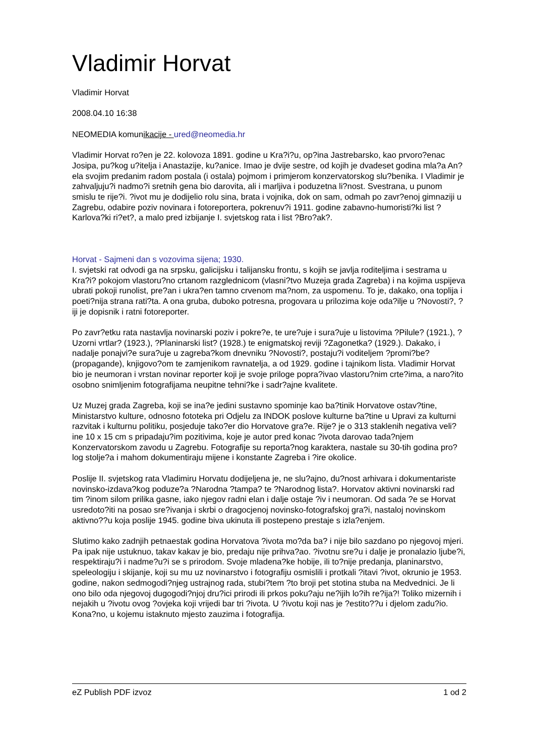Vladimir Horvat
Vladimir Horvat
2008.04.10 16:38
NEOMEDIA komunikacije - ured@neomedia.hr
Vladimir Horvat ro?en je 22. kolovoza 1891. godine u Kra?i?u, op?ina Jastrebarsko, kao prvoro?enac Josipa, pu?kog u?itelja i Anastazije, ku?anice. Imao je dvije sestre, od kojih je dvadeset godina mla?a An?ela svojim predanim radom postala (i ostala) pojmom i primjerom konzervatorskog slu?benika. I Vladimir je zahvaljuju?i nadmo?i sretnih gena bio darovita, ali i marljiva i poduzetna li?nost. Svestrana, u punom smislu te rije?i. ?ivot mu je dodijelio rolu sina, brata i vojnika, dok on sam, odmah po zavr?enoj gimnaziji u Zagrebu, odabire poziv novinara i fotoreportera, pokrenuv?i 1911. godine zabavno-humoristi?ki list ?Karlova?ki ri?et?, a malo pred izbijanje I. svjetskog rata i list ?Bro?ak?.
Horvat - Sajmeni dan s vozovima sijena; 1930.
I. svjetski rat odvodi ga na srpsku, galicijsku i talijansku frontu, s kojih se javlja roditeljima i sestrama u Kra?i? pokojom vlastoru?no crtanom razglednicom (vlasni?tvo Muzeja grada Zagreba) i na kojima uspijeva ubrati pokoji runolist, pre?an i ukra?en tamno crvenom ma?nom, za uspomenu. To je, dakako, ona toplija i poeti?nija strana rati?ta. A ona gruba, duboko potresna, progovara u prilozima koje oda?ilje u ?Novosti?, ?iji je dopisnik i ratni fotoreporter.
Po zavr?etku rata nastavlja novinarski poziv i pokre?e, te ure?uje i sura?uje u listovima ?Pilule? (1921.), ?Uzorni vrtlar? (1923.), ?Planinarski list? (1928.) te enigmatskoj reviji ?Zagonetka? (1929.). Dakako, i nadalje ponajvi?e sura?uje u zagreba?kom dnevniku ?Novosti?, postaju?i voditeljem ?promi?be? (propagande), knjigovo?om te zamjenikom ravnatelja, a od 1929. godine i tajnikom lista. Vladimir Horvat bio je neumoran i vrstan novinar reporter koji je svoje priloge popra?ivao vlastoru?nim crte?ima, a naro?ito osobno snimljenim fotografijama neupitne tehni?ke i sadr?ajne kvalitete.
Uz Muzej grada Zagreba, koji se ina?e jedini sustavno spominje kao ba?tinik Horvatove ostav?tine, Ministarstvo kulture, odnosno fototeka pri Odjelu za INDOK poslove kulturne ba?tine u Upravi za kulturni razvitak i kulturnu politiku, posjeduje tako?er dio Horvatove gra?e. Rije? je o 313 staklenih negativa veli?ine 10 x 15 cm s pripadaju?im pozitivima, koje je autor pred konac ?ivota darovao tada?njem Konzervatorskom zavodu u Zagrebu. Fotografije su reporta?nog karaktera, nastale su 30-tih godina pro?log stolje?a i mahom dokumentiraju mijene i konstante Zagreba i ?ire okolice.
Poslije II. svjetskog rata Vladimiru Horvatu dodijeljena je, ne slu?ajno, du?nost arhivara i dokumentariste novinsko-izdava?kog poduze?a ?Narodna ?tampa? te ?Narodnog lista?. Horvatov aktivni novinarski rad tim ?inom silom prilika gasne, iako njegov radni elan i dalje ostaje ?iv i neumoran. Od sada ?e se Horvat usredoto?iti na posao sre?ivanja i skrbi o dragocjenoj novinsko-fotografskoj gra?i, nastaloj novinskom aktivno??u koja poslije 1945. godine biva ukinuta ili postepeno prestaje s izla?enjem.
Slutimo kako zadnjih petnaestak godina Horvatova ?ivota mo?da ba? i nije bilo sazdano po njegovoj mjeri. Pa ipak nije ustuknuo, takav kakav je bio, predaju nije prihva?ao. ?ivotnu sre?u i dalje je pronalazio ljube?i, respektiraju?i i nadme?u?i se s prirodom. Svoje mladena?ke hobije, ili to?nije predanja, planinarstvo, speleologiju i skijanje, koji su mu uz novinarstvo i fotografiju osmislili i protkali ?itavi ?ivot, okrunio je 1953. godine, nakon sedmogodi?njeg ustrajnog rada, stubi?tem ?to broji pet stotina stuba na Medvednici. Je li ono bilo oda njegovoj dugogodi?njoj dru?ici prirodi ili prkos poku?aju ne?ijih lo?ih re?ija?! Toliko mizernih i nejakih u ?ivotu ovog ?ovjeka koji vrijedi bar tri ?ivota. U ?ivotu koji nas je ?estito??u i djelom zadu?io. Kona?no, u kojemu istaknuto mjesto zauzima i fotografija.
eZ Publish PDF izvoz 1 od 2